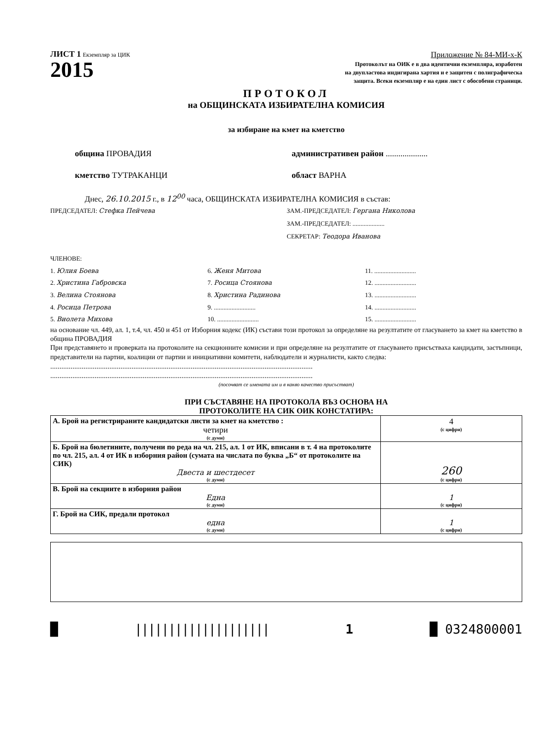ЛИСТ 1 Екземпляр за ЦИК
2015
Приложение № 84-МИ-х-К
Протоколът на ОИК е в два идентични екземпляра, изработен
на двупластова индигирана хартия и е защитен с полиграфическа
защита. Всеки екземпляр е на един лист с обособени страници.
ПРОТОКОЛ
на ОБЩИНСКАТА ИЗБИРАТЕЛНА КОМИСИЯ
за избиране на кмет на кметство
община ПРОВАДИЯ административен район ....................
кметство ТУТРАКАНЦИ област ВАРНА
Днес, 26.10.2015 г., в 12<sup>00</sup> часа, ОБЩИНСКАТА ИЗБИРАТЕЛНА КОМИСИЯ в състав:
ПРЕДСЕДАТЕЛ: Стефка Пейчева ЗАМ.-ПРЕДСЕДАТЕЛ: Гергана Николова
ЗАМ.-ПРЕДСЕДАТЕЛ: ....................
СЕКРЕТАР: Теодора Иванова
ЧЛЕНОВЕ:
1. Юлия Боева
2. Христина Габровска
3. Велина Стоянова
4. Росица Петрова
5. Виолета Михова
6. Женя Митова
7. Росица Стоянова
8. Христина Радинова
9. ..........................
10. ..........................
11. ..........................
12. ..........................
13. ..........................
14. ..........................
15. ..........................
на основание чл. 449, ал. 1, т.4, чл. 450 и 451 от Изборния кодекс (ИК) състави този протокол за определяне на резултатите от гласуването за кмет на кметство в община ПРОВАДИЯ
При представянето и проверката на протоколите на секционните комисии и при определяне на резултатите от гласуването присъстваха кандидати, застъпници, представители на партии, коалиции от партии и инициативни комитети, наблюдатели и журналисти, както следва:
..............................................................................................................................................
..............................................................................................................................................
(посочват се имената им и в какво качество присъстват)
ПРИ СЪСТАВЯНЕ НА ПРОТОКОЛА ВЪЗ ОСНОВА НА
ПРОТОКОЛИТЕ НА СИК ОИК КОНСТАТИРА:
| А. Брой на регистрираните кандидатски листи за кмет на кметство : четири (с думи) | 4 (с цифри) |
| Б. Брой на бюлетините, получени по реда на чл. 215, ал. 1 от ИК, вписани в т. 4 на протоколите по чл. 215, ал. 4 от ИК в изборния район (сумата на числата по буква „Б“ от протоколите на СИК) Двеста и шестдесет (с думи) | 260 (с цифри) |
| В. Брой на секциите в изборния район Една (с думи) | 1 (с цифри) |
| Г. Брой на СИК, предали протокол една (с думи) | 1 (с цифри) |
█ |||||||||||||||||||| 1 █ 0324800001